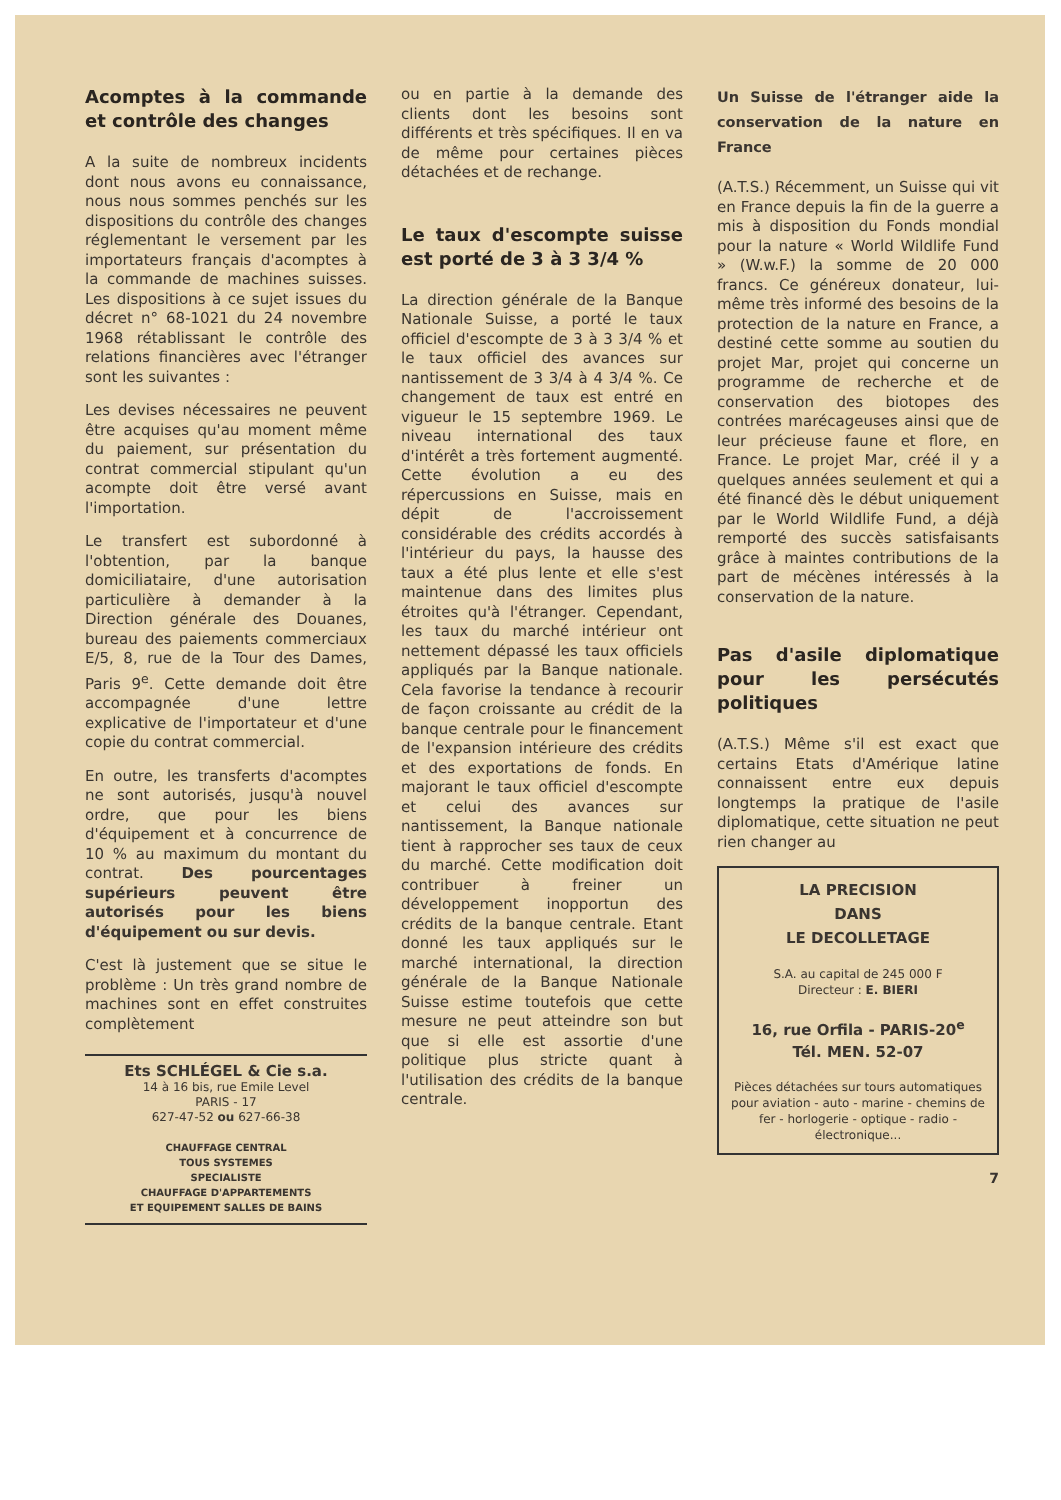Acomptes à la commande et contrôle des changes
A la suite de nombreux incidents dont nous avons eu connaissance, nous nous sommes penchés sur les dispositions du contrôle des changes réglementant le versement par les importateurs français d'acomptes à la commande de machines suisses. Les dispositions à ce sujet issues du décret n° 68-1021 du 24 novembre 1968 rétablissant le contrôle des relations financières avec l'étranger sont les suivantes :
Les devises nécessaires ne peuvent être acquises qu'au moment même du paiement, sur présentation du contrat commercial stipulant qu'un acompte doit être versé avant l'importation.
Le transfert est subordonné à l'obtention, par la banque domiciliataire, d'une autorisation particulière à demander à la Direction générale des Douanes, bureau des paiements commerciaux E/5, 8, rue de la Tour des Dames, Paris 9<sup>e</sup>. Cette demande doit être accompagnée d'une lettre explicative de l'importateur et d'une copie du contrat commercial.
En outre, les transferts d'acomptes ne sont autorisés, jusqu'à nouvel ordre, que pour les biens d'équipement et à concurrence de 10 % au maximum du montant du contrat. Des pourcentages supérieurs peuvent être autorisés pour les biens d'équipement ou sur devis.
C'est là justement que se situe le problème : Un très grand nombre de machines sont en effet construites complètement
Ets SCHLÉGEL & Cie s.a.
14 à 16 bis, rue Emile Level
PARIS - 17
627-47-52 ou 627-66-38
CHAUFFAGE CENTRAL
TOUS SYSTEMES
SPECIALISTE
CHAUFFAGE D'APPARTEMENTS
ET EQUIPEMENT SALLES DE BAINS
ou en partie à la demande des clients dont les besoins sont différents et très spécifiques. Il en va de même pour certaines pièces détachées et de rechange.
Le taux d'escompte suisse est porté de 3 à 3 3/4 %
La direction générale de la Banque Nationale Suisse, a porté le taux officiel d'escompte de 3 à 3 3/4 % et le taux officiel des avances sur nantissement de 3 3/4 à 4 3/4 %. Ce changement de taux est entré en vigueur le 15 septembre 1969. Le niveau international des taux d'intérêt a très fortement augmenté. Cette évolution a eu des répercussions en Suisse, mais en dépit de l'accroissement considérable des crédits accordés à l'intérieur du pays, la hausse des taux a été plus lente et elle s'est maintenue dans des limites plus étroites qu'à l'étranger. Cependant, les taux du marché intérieur ont nettement dépassé les taux officiels appliqués par la Banque nationale. Cela favorise la tendance à recourir de façon croissante au crédit de la banque centrale pour le financement de l'expansion intérieure des crédits et des exportations de fonds. En majorant le taux officiel d'escompte et celui des avances sur nantissement, la Banque nationale tient à rapprocher ses taux de ceux du marché. Cette modification doit contribuer à freiner un développement inopportun des crédits de la banque centrale. Etant donné les taux appliqués sur le marché international, la direction générale de la Banque Nationale Suisse estime toutefois que cette mesure ne peut atteindre son but que si elle est assortie d'une politique plus stricte quant à l'utilisation des crédits de la banque centrale.
Un Suisse de l'étranger aide la conservation de la nature en France
(A.T.S.) Récemment, un Suisse qui vit en France depuis la fin de la guerre a mis à disposition du Fonds mondial pour la nature « World Wildlife Fund » (W.w.F.) la somme de 20 000 francs. Ce généreux donateur, lui-même très informé des besoins de la protection de la nature en France, a destiné cette somme au soutien du projet Mar, projet qui concerne un programme de recherche et de conservation des biotopes des contrées marécageuses ainsi que de leur précieuse faune et flore, en France. Le projet Mar, créé il y a quelques années seulement et qui a été financé dès le début uniquement par le World Wildlife Fund, a déjà remporté des succès satisfaisants grâce à maintes contributions de la part de mécènes intéressés à la conservation de la nature.
Pas d'asile diplomatique pour les persécutés politiques
(A.T.S.) Même s'il est exact que certains Etats d'Amérique latine connaissent entre eux depuis longtemps la pratique de l'asile diplomatique, cette situation ne peut rien changer au
LA PRECISION
DANS
LE DECOLLETAGE
S.A. au capital de 245 000 F
Directeur : E. BIERI
16, rue Orfila - PARIS-20<sup>e</sup>
Tél. MEN. 52-07
Pièces détachées sur tours automatiques pour aviation - auto - marine - chemins de fer - horlogerie - optique - radio - électronique...
7